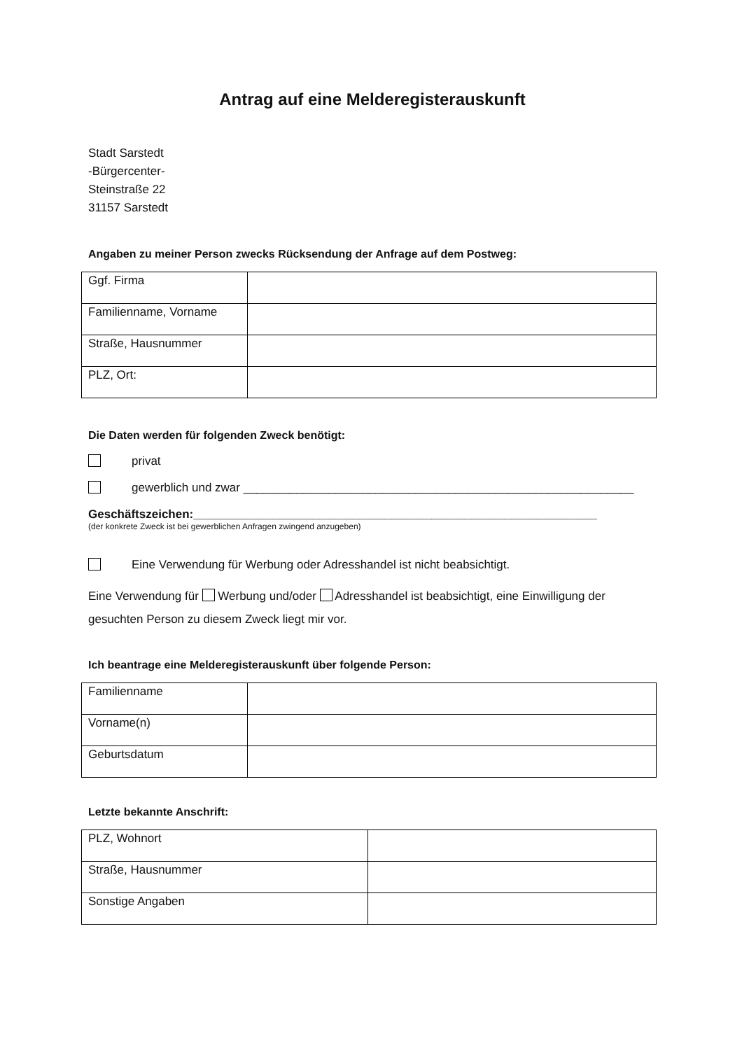Antrag auf eine Melderegisterauskunft
Stadt Sarstedt
-Bürgercenter-
Steinstraße 22
31157 Sarstedt
Angaben zu meiner Person zwecks Rücksendung der Anfrage auf dem Postweg:
| Ggf. Firma | |
| Familienname, Vorname | |
| Straße, Hausnummer | |
| PLZ, Ort: | |
Die Daten werden für folgenden Zweck benötigt:
privat
gewerblich und zwar ___________________________________________________________
Geschäftszeichen:_____________________________________________________________
(der konkrete Zweck ist bei gewerblichen Anfragen zwingend anzugeben)
Eine Verwendung für Werbung oder Adresshandel ist nicht beabsichtigt.
Eine Verwendung für Werbung und/oder Adresshandel ist beabsichtigt, eine Einwilligung der gesuchten Person zu diesem Zweck liegt mir vor.
Ich beantrage eine Melderegisterauskunft über folgende Person:
| Familienname | |
| Vorname(n) | |
| Geburtsdatum | |
Letzte bekannte Anschrift:
| PLZ, Wohnort | |
| Straße, Hausnummer | |
| Sonstige Angaben | |